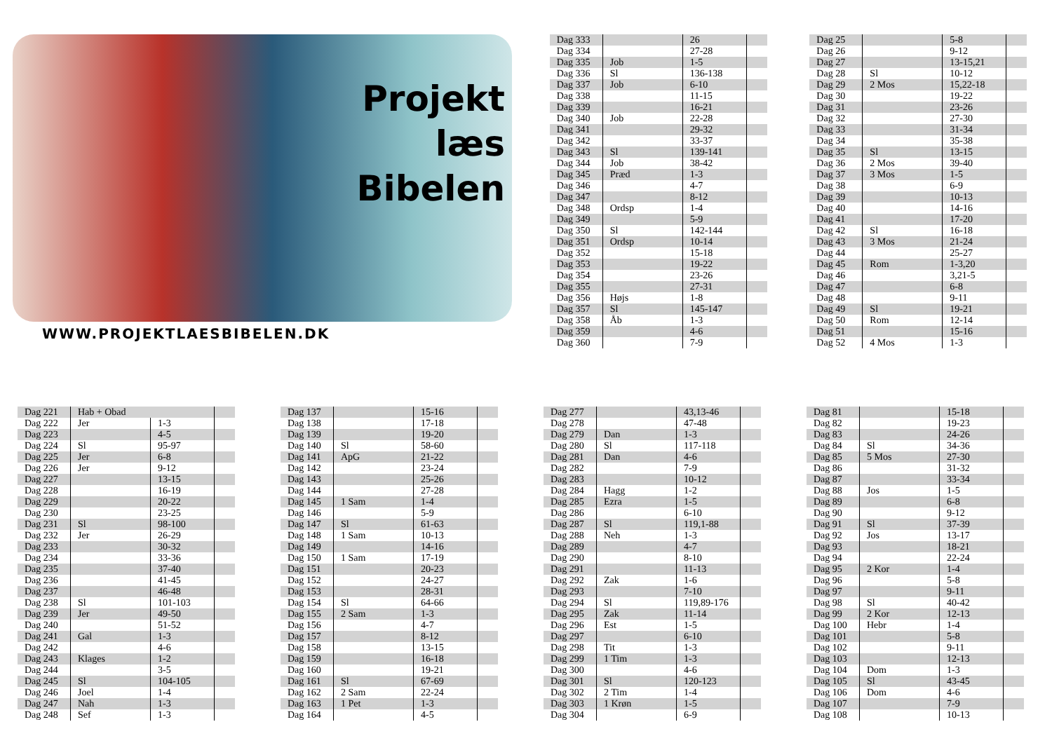Projekt
læs
Bibelen
WWW.PROJEKTLAESBIBELEN.DK
| Dag 333 | | 26 | |
| Dag 334 | | 27-28 | |
| Dag 335 | Job | 1-5 | |
| Dag 336 | Sl | 136-138 | |
| Dag 337 | Job | 6-10 | |
| Dag 338 | | 11-15 | |
| Dag 339 | | 16-21 | |
| Dag 340 | Job | 22-28 | |
| Dag 341 | | 29-32 | |
| Dag 342 | | 33-37 | |
| Dag 343 | Sl | 139-141 | |
| Dag 344 | Job | 38-42 | |
| Dag 345 | Præd | 1-3 | |
| Dag 346 | | 4-7 | |
| Dag 347 | | 8-12 | |
| Dag 348 | Ordsp | 1-4 | |
| Dag 349 | | 5-9 | |
| Dag 350 | Sl | 142-144 | |
| Dag 351 | Ordsp | 10-14 | |
| Dag 352 | | 15-18 | |
| Dag 353 | | 19-22 | |
| Dag 354 | | 23-26 | |
| Dag 355 | | 27-31 | |
| Dag 356 | Højs | 1-8 | |
| Dag 357 | Sl | 145-147 | |
| Dag 358 | Åb | 1-3 | |
| Dag 359 | | 4-6 | |
| Dag 360 | | 7-9 | |
| Dag 25 | | 5-8 | |
| Dag 26 | | 9-12 | |
| Dag 27 | | 13-15,21 | |
| Dag 28 | Sl | 10-12 | |
| Dag 29 | 2 Mos | 15,22-18 | |
| Dag 30 | | 19-22 | |
| Dag 31 | | 23-26 | |
| Dag 32 | | 27-30 | |
| Dag 33 | | 31-34 | |
| Dag 34 | | 35-38 | |
| Dag 35 | Sl | 13-15 | |
| Dag 36 | 2 Mos | 39-40 | |
| Dag 37 | 3 Mos | 1-5 | |
| Dag 38 | | 6-9 | |
| Dag 39 | | 10-13 | |
| Dag 40 | | 14-16 | |
| Dag 41 | | 17-20 | |
| Dag 42 | Sl | 16-18 | |
| Dag 43 | 3 Mos | 21-24 | |
| Dag 44 | | 25-27 | |
| Dag 45 | Rom | 1-3,20 | |
| Dag 46 | | 3,21-5 | |
| Dag 47 | | 6-8 | |
| Dag 48 | | 9-11 | |
| Dag 49 | Sl | 19-21 | |
| Dag 50 | Rom | 12-14 | |
| Dag 51 | | 15-16 | |
| Dag 52 | 4 Mos | 1-3 | |
| Dag 221 | Hab + Obad | | |
| Dag 222 | Jer | 1-3 | |
| Dag 223 | | 4-5 | |
| Dag 224 | Sl | 95-97 | |
| Dag 225 | Jer | 6-8 | |
| Dag 226 | Jer | 9-12 | |
| Dag 227 | | 13-15 | |
| Dag 228 | | 16-19 | |
| Dag 229 | | 20-22 | |
| Dag 230 | | 23-25 | |
| Dag 231 | Sl | 98-100 | |
| Dag 232 | Jer | 26-29 | |
| Dag 233 | | 30-32 | |
| Dag 234 | | 33-36 | |
| Dag 235 | | 37-40 | |
| Dag 236 | | 41-45 | |
| Dag 237 | | 46-48 | |
| Dag 238 | Sl | 101-103 | |
| Dag 239 | Jer | 49-50 | |
| Dag 240 | | 51-52 | |
| Dag 241 | Gal | 1-3 | |
| Dag 242 | | 4-6 | |
| Dag 243 | Klages | 1-2 | |
| Dag 244 | | 3-5 | |
| Dag 245 | Sl | 104-105 | |
| Dag 246 | Joel | 1-4 | |
| Dag 247 | Nah | 1-3 | |
| Dag 248 | Sef | 1-3 | |
| Dag 137 | | 15-16 | |
| Dag 138 | | 17-18 | |
| Dag 139 | | 19-20 | |
| Dag 140 | Sl | 58-60 | |
| Dag 141 | ApG | 21-22 | |
| Dag 142 | | 23-24 | |
| Dag 143 | | 25-26 | |
| Dag 144 | | 27-28 | |
| Dag 145 | 1 Sam | 1-4 | |
| Dag 146 | | 5-9 | |
| Dag 147 | Sl | 61-63 | |
| Dag 148 | 1 Sam | 10-13 | |
| Dag 149 | | 14-16 | |
| Dag 150 | 1 Sam | 17-19 | |
| Dag 151 | | 20-23 | |
| Dag 152 | | 24-27 | |
| Dag 153 | | 28-31 | |
| Dag 154 | Sl | 64-66 | |
| Dag 155 | 2 Sam | 1-3 | |
| Dag 156 | | 4-7 | |
| Dag 157 | | 8-12 | |
| Dag 158 | | 13-15 | |
| Dag 159 | | 16-18 | |
| Dag 160 | | 19-21 | |
| Dag 161 | Sl | 67-69 | |
| Dag 162 | 2 Sam | 22-24 | |
| Dag 163 | 1 Pet | 1-3 | |
| Dag 164 | | 4-5 | |
| Dag 277 | | 43,13-46 | |
| Dag 278 | | 47-48 | |
| Dag 279 | Dan | 1-3 | |
| Dag 280 | Sl | 117-118 | |
| Dag 281 | Dan | 4-6 | |
| Dag 282 | | 7-9 | |
| Dag 283 | | 10-12 | |
| Dag 284 | Hagg | 1-2 | |
| Dag 285 | Ezra | 1-5 | |
| Dag 286 | | 6-10 | |
| Dag 287 | Sl | 119,1-88 | |
| Dag 288 | Neh | 1-3 | |
| Dag 289 | | 4-7 | |
| Dag 290 | | 8-10 | |
| Dag 291 | | 11-13 | |
| Dag 292 | Zak | 1-6 | |
| Dag 293 | | 7-10 | |
| Dag 294 | Sl | 119,89-176 | |
| Dag 295 | Zak | 11-14 | |
| Dag 296 | Est | 1-5 | |
| Dag 297 | | 6-10 | |
| Dag 298 | Tit | 1-3 | |
| Dag 299 | 1 Tim | 1-3 | |
| Dag 300 | | 4-6 | |
| Dag 301 | Sl | 120-123 | |
| Dag 302 | 2 Tim | 1-4 | |
| Dag 303 | 1 Krøn | 1-5 | |
| Dag 304 | | 6-9 | |
| Dag 81 | | 15-18 | |
| Dag 82 | | 19-23 | |
| Dag 83 | | 24-26 | |
| Dag 84 | Sl | 34-36 | |
| Dag 85 | 5 Mos | 27-30 | |
| Dag 86 | | 31-32 | |
| Dag 87 | | 33-34 | |
| Dag 88 | Jos | 1-5 | |
| Dag 89 | | 6-8 | |
| Dag 90 | | 9-12 | |
| Dag 91 | Sl | 37-39 | |
| Dag 92 | Jos | 13-17 | |
| Dag 93 | | 18-21 | |
| Dag 94 | | 22-24 | |
| Dag 95 | 2 Kor | 1-4 | |
| Dag 96 | | 5-8 | |
| Dag 97 | | 9-11 | |
| Dag 98 | Sl | 40-42 | |
| Dag 99 | 2 Kor | 12-13 | |
| Dag 100 | Hebr | 1-4 | |
| Dag 101 | | 5-8 | |
| Dag 102 | | 9-11 | |
| Dag 103 | | 12-13 | |
| Dag 104 | Dom | 1-3 | |
| Dag 105 | Sl | 43-45 | |
| Dag 106 | Dom | 4-6 | |
| Dag 107 | | 7-9 | |
| Dag 108 | | 10-13 | |